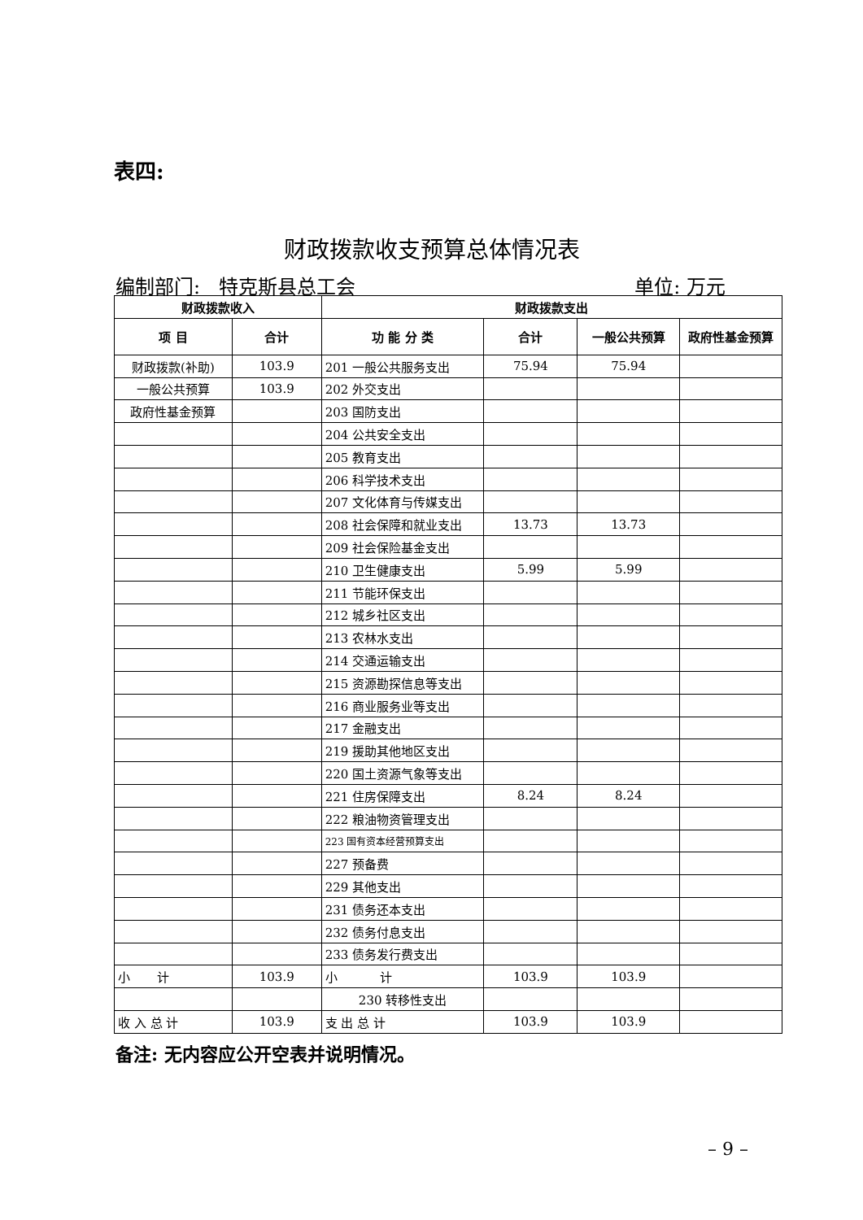表四:
财政拨款收支预算总体情况表
编制部门: 特克斯县总工会 单位: 万元
| 财政拨款收入 | | 财政拨款支出 | | | |
| --- | --- | --- | --- | --- | --- |
| 项 目 | 合计 | 功 能 分 类 | 合计 | 一般公共预算 | 政府性基金预算 |
| 财政拨款(补助) | 103.9 | 201 一般公共服务支出 | 75.94 | 75.94 | |
| 一般公共预算 | 103.9 | 202 外交支出 | | | |
| 政府性基金预算 | | 203 国防支出 | | | |
| | | 204 公共安全支出 | | | |
| | | 205 教育支出 | | | |
| | | 206 科学技术支出 | | | |
| | | 207 文化体育与传媒支出 | | | |
| | | 208 社会保障和就业支出 | 13.73 | 13.73 | |
| | | 209 社会保险基金支出 | | | |
| | | 210 卫生健康支出 | 5.99 | 5.99 | |
| | | 211 节能环保支出 | | | |
| | | 212 城乡社区支出 | | | |
| | | 213 农林水支出 | | | |
| | | 214 交通运输支出 | | | |
| | | 215 资源勘探信息等支出 | | | |
| | | 216 商业服务业等支出 | | | |
| | | 217 金融支出 | | | |
| | | 219 援助其他地区支出 | | | |
| | | 220 国土资源气象等支出 | | | |
| | | 221 住房保障支出 | 8.24 | 8.24 | |
| | | 222 粮油物资管理支出 | | | |
| | | 223 国有资本经营预算支出 | | | |
| | | 227 预备费 | | | |
| | | 229 其他支出 | | | |
| | | 231 债务还本支出 | | | |
| | | 232 债务付息支出 | | | |
| | | 233 债务发行费支出 | | | |
| 小 计 | 103.9 | 小 计 | 103.9 | 103.9 | |
| | | 230 转移性支出 | | | |
| 收 入 总 计 | 103.9 | 支 出 总 计 | 103.9 | 103.9 | |
备注: 无内容应公开空表并说明情况。
– 9 –